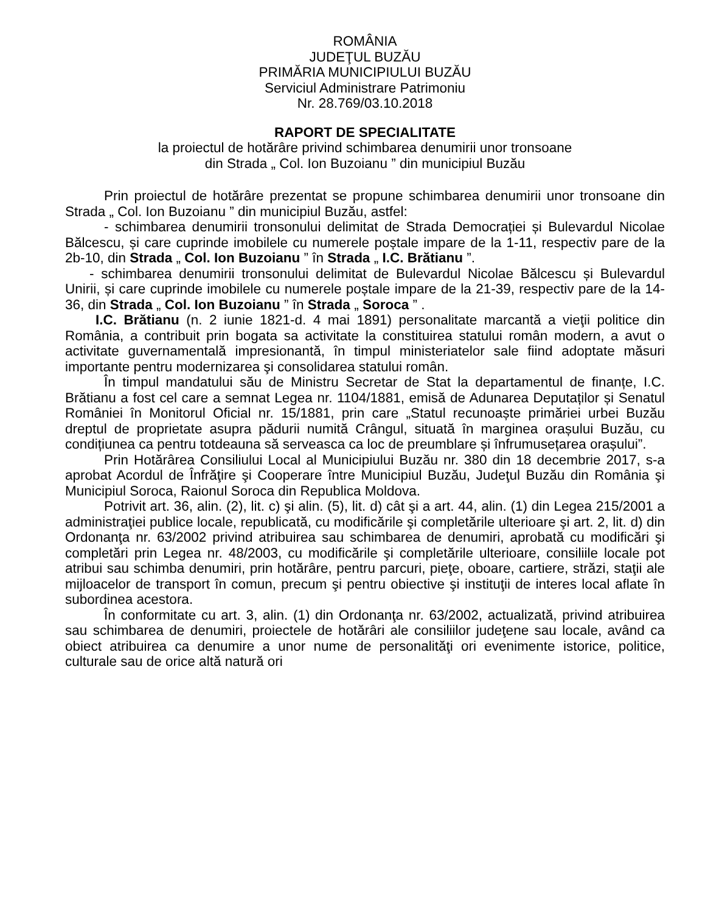ROMÂNIA
JUDEŢUL BUZĂU
PRIMĂRIA MUNICIPIULUI BUZĂU
Serviciul Administrare Patrimoniu
Nr. 28.769/03.10.2018
RAPORT DE SPECIALITATE
la proiectul de hotărâre privind schimbarea denumirii unor tronsoane
din Strada „ Col. Ion Buzoianu ” din municipiul Buzău
Prin proiectul de hotărâre prezentat se propune schimbarea denumirii unor tronsoane din Strada „ Col. Ion Buzoianu ” din municipiul Buzău, astfel:
- schimbarea denumirii tronsonului delimitat de Strada Democrației și Bulevardul Nicolae Bălcescu, și care cuprinde imobilele cu numerele poștale impare de la 1-11, respectiv pare de la 2b-10, din Strada „ Col. Ion Buzoianu ” în Strada „ I.C. Brătianu ”.
- schimbarea denumirii tronsonului delimitat de Bulevardul Nicolae Bălcescu și Bulevardul Unirii, și care cuprinde imobilele cu numerele poștale impare de la 21-39, respectiv pare de la 14-36, din Strada „ Col. Ion Buzoianu ” în Strada „ Soroca ” .
I.C. Brătianu (n. 2 iunie 1821-d. 4 mai 1891) personalitate marcantă a vieţii politice din România, a contribuit prin bogata sa activitate la constituirea statului român modern, a avut o activitate guvernamentală impresionantă, în timpul ministeriatelor sale fiind adoptate măsuri importante pentru modernizarea şi consolidarea statului român.
În timpul mandatului său de Ministru Secretar de Stat la departamentul de finanțe, I.C. Brătianu a fost cel care a semnat Legea nr. 1104/1881, emisă de Adunarea Deputaților și Senatul României în Monitorul Oficial nr. 15/1881, prin care „Statul recunoaște primăriei urbei Buzău dreptul de proprietate asupra pădurii numită Crângul, situată în marginea orașului Buzău, cu condițiunea ca pentru totdeauna să serveasca ca loc de preumblare și înfrumusețarea orașului”.
Prin Hotărârea Consiliului Local al Municipiului Buzău nr. 380 din 18 decembrie 2017, s-a aprobat Acordul de Înfrăţire şi Cooperare între Municipiul Buzău, Judeţul Buzău din România şi Municipiul Soroca, Raionul Soroca din Republica Moldova.
Potrivit art. 36, alin. (2), lit. c) şi alin. (5), lit. d) cât şi a art. 44, alin. (1) din Legea 215/2001 a administraţiei publice locale, republicată, cu modificările şi completările ulterioare şi art. 2, lit. d) din Ordonanţa nr. 63/2002 privind atribuirea sau schimbarea de denumiri, aprobată cu modificări şi completări prin Legea nr. 48/2003, cu modificările şi completările ulterioare, consiliile locale pot atribui sau schimba denumiri, prin hotărâre, pentru parcuri, pieţe, oboare, cartiere, străzi, staţii ale mijloacelor de transport în comun, precum şi pentru obiective şi instituţii de interes local aflate în subordinea acestora.
În conformitate cu art. 3, alin. (1) din Ordonanţa nr. 63/2002, actualizată, privind atribuirea sau schimbarea de denumiri, proiectele de hotărâri ale consiliilor judeţene sau locale, având ca obiect atribuirea ca denumire a unor nume de personalităţi ori evenimente istorice, politice, culturale sau de orice altă natură ori